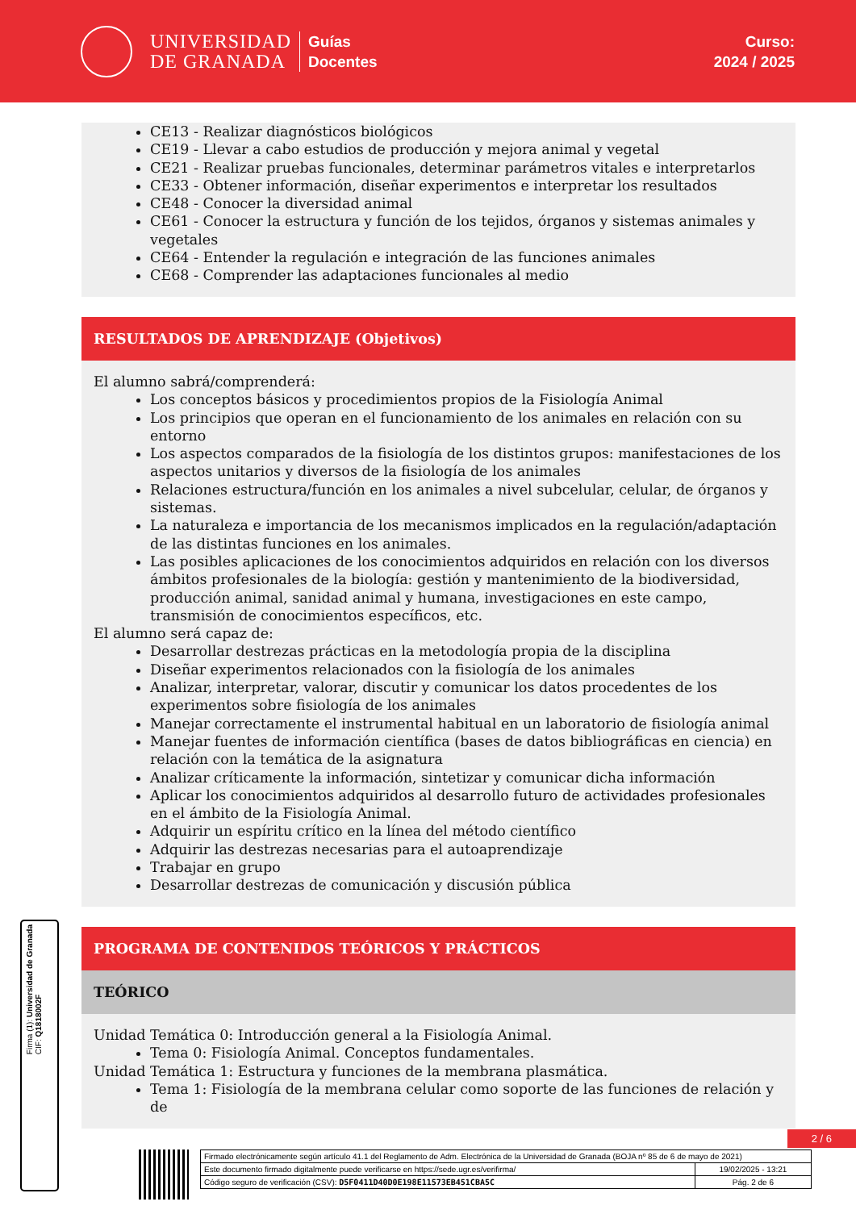UNIVERSIDAD
DE GRANADA
Guías
Docentes
Curso:
2024 / 2025
CE13 - Realizar diagnósticos biológicos
CE19 - Llevar a cabo estudios de producción y mejora animal y vegetal
CE21 - Realizar pruebas funcionales, determinar parámetros vitales e interpretarlos
CE33 - Obtener información, diseñar experimentos e interpretar los resultados
CE48 - Conocer la diversidad animal
CE61 - Conocer la estructura y función de los tejidos, órganos y sistemas animales y vegetales
CE64 - Entender la regulación e integración de las funciones animales
CE68 - Comprender las adaptaciones funcionales al medio
RESULTADOS DE APRENDIZAJE (Objetivos)
El alumno sabrá/comprenderá:
Los conceptos básicos y procedimientos propios de la Fisiología Animal
Los principios que operan en el funcionamiento de los animales en relación con su entorno
Los aspectos comparados de la fisiología de los distintos grupos: manifestaciones de los aspectos unitarios y diversos de la fisiología de los animales
Relaciones estructura/función en los animales a nivel subcelular, celular, de órganos y sistemas.
La naturaleza e importancia de los mecanismos implicados en la regulación/adaptación de las distintas funciones en los animales.
Las posibles aplicaciones de los conocimientos adquiridos en relación con los diversos ámbitos profesionales de la biología: gestión y mantenimiento de la biodiversidad, producción animal, sanidad animal y humana, investigaciones en este campo, transmisión de conocimientos específicos, etc.
El alumno será capaz de:
Desarrollar destrezas prácticas en la metodología propia de la disciplina
Diseñar experimentos relacionados con la fisiología de los animales
Analizar, interpretar, valorar, discutir y comunicar los datos procedentes de los experimentos sobre fisiología de los animales
Manejar correctamente el instrumental habitual en un laboratorio de fisiología animal
Manejar fuentes de información científica (bases de datos bibliográficas en ciencia) en relación con la temática de la asignatura
Analizar críticamente la información, sintetizar y comunicar dicha información
Aplicar los conocimientos adquiridos al desarrollo futuro de actividades profesionales en el ámbito de la Fisiología Animal.
Adquirir un espíritu crítico en la línea del método científico
Adquirir las destrezas necesarias para el autoaprendizaje
Trabajar en grupo
Desarrollar destrezas de comunicación y discusión pública
PROGRAMA DE CONTENIDOS TEÓRICOS Y PRÁCTICOS
TEÓRICO
Unidad Temática 0: Introducción general a la Fisiología Animal.
Tema 0: Fisiología Animal. Conceptos fundamentales.
Unidad Temática 1: Estructura y funciones de la membrana plasmática.
Tema 1: Fisiología de la membrana celular como soporte de las funciones de relación y de
Firma (1): Universidad de Granada
CIF: Q1818002F
2 / 6
| Firmado electrónicamente según artículo 41.1 del Reglamento de Adm. Electrónica de la Universidad de Granada (BOJA nº 85 de 6 de mayo de 2021) | |
| Este documento firmado digitalmente puede verificarse en https://sede.ugr.es/verifirma/ | 19/02/2025 - 13:21 |
| Código seguro de verificación (CSV): D5F0411D40D0E198E11573EB451CBA5C | Pág. 2 de 6 |